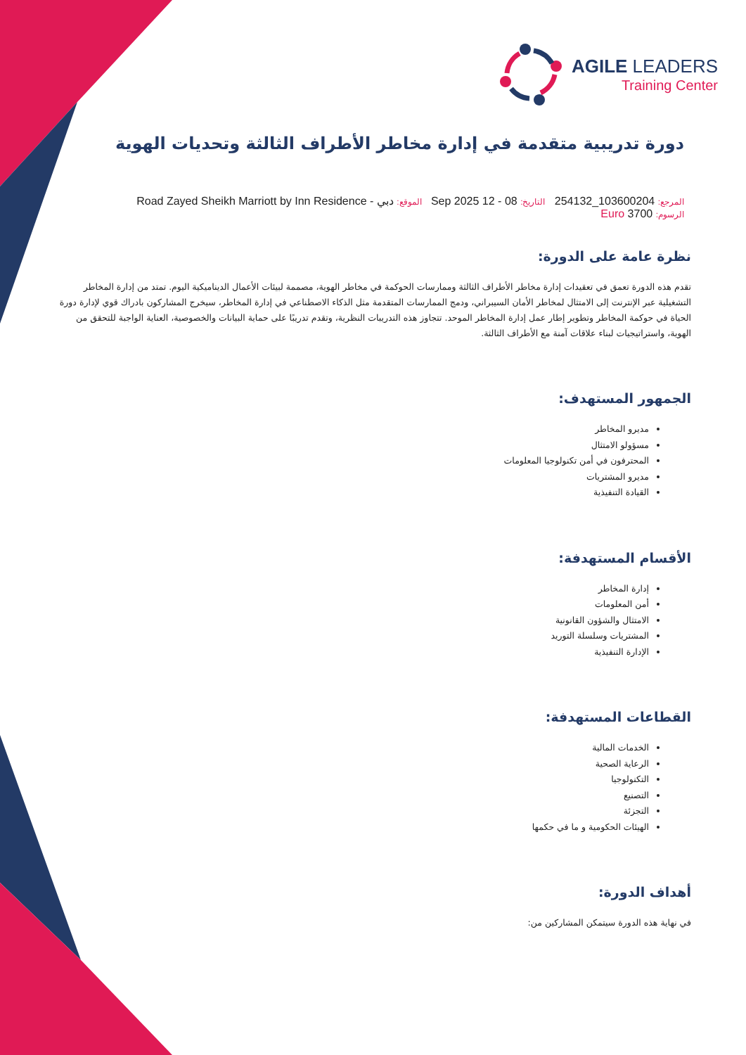AGILE LEADERS
Training Center
دورة تدريبية متقدمة في إدارة مخاطر الأطراف الثالثة وتحديات الهوية
المرجع: 103600204_254132 التاريخ: 08 - 12 Sep 2025 الموقع: دبي - Road Zayed Sheikh Marriott by Inn Residence
الرسوم: 3700 Euro
نظرة عامة على الدورة:
تقدم هذه الدورة تعمق في تعقيدات إدارة مخاطر الأطراف الثالثة وممارسات الحوكمة في مخاطر الهوية، مصممة لبيئات الأعمال الديناميكية اليوم. تمتد من إدارة المخاطر التشغيلية عبر الإنترنت إلى الامتثال لمخاطر الأمان السيبراني، ودمج الممارسات المتقدمة مثل الذكاء الاصطناعي في إدارة المخاطر، سيخرج المشاركون بادراك قوي لإدارة دورة الحياة في حوكمة المخاطر وتطوير إطار عمل إدارة المخاطر الموحد. تتجاوز هذه التدريبات النظرية، وتقدم تدريبًا على حماية البيانات والخصوصية، العناية الواجبة للتحقق من الهوية، واستراتيجيات لبناء علاقات آمنة مع الأطراف الثالثة.
الجمهور المستهدف:
مديرو المخاطر
مسؤولو الامتثال
المحترفون في أمن تكنولوجيا المعلومات
مديرو المشتريات
القيادة التنفيذية
الأقسام المستهدفة:
إدارة المخاطر
أمن المعلومات
الامتثال والشؤون القانونية
المشتريات وسلسلة التوريد
الإدارة التنفيذية
القطاعات المستهدفة:
الخدمات المالية
الرعاية الصحية
التكنولوجيا
التصنيع
التجزئة
الهيئات الحكومية و ما في حكمها
أهداف الدورة:
في نهاية هذه الدورة سيتمكن المشاركين من: